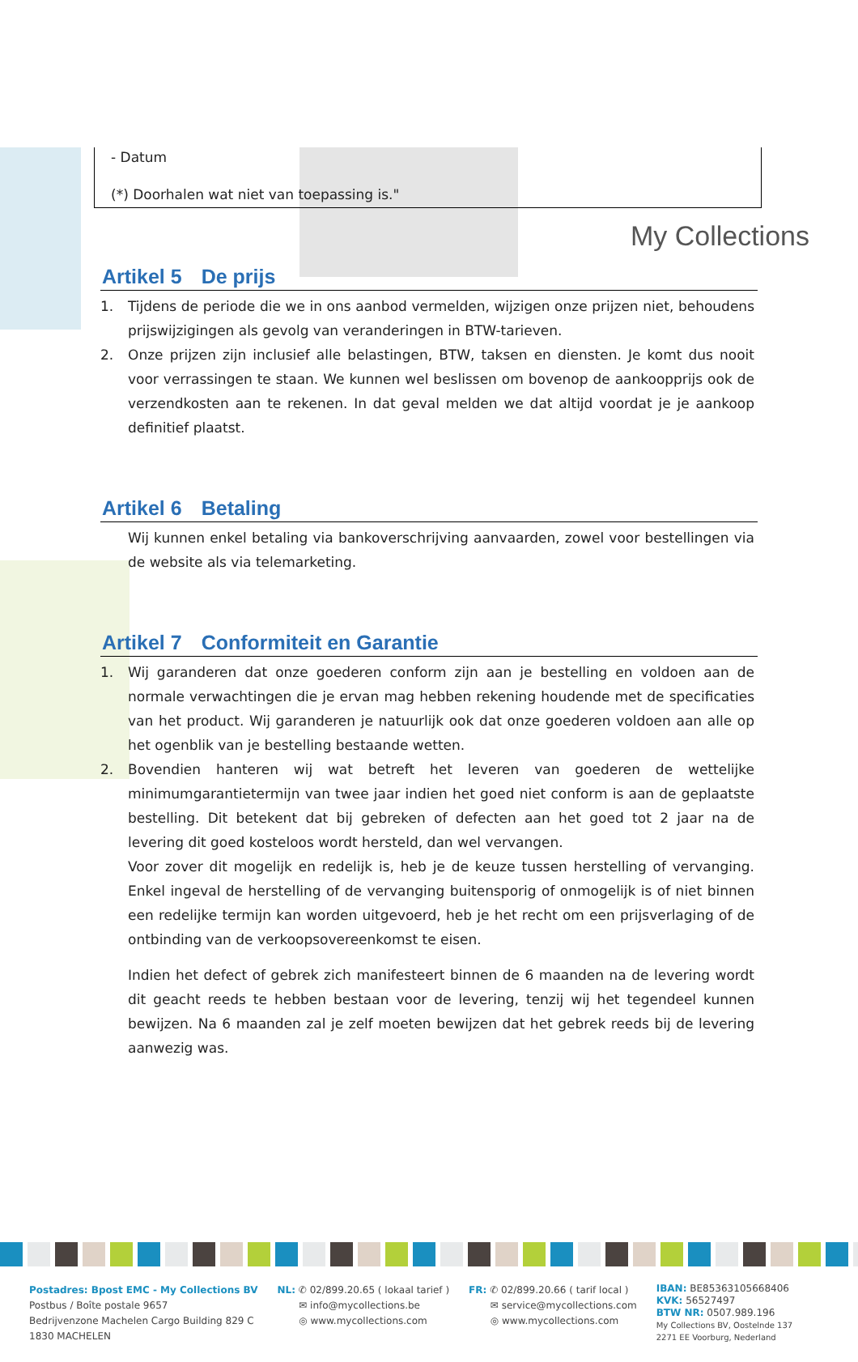My Collections
- Datum
(*) Doorhalen wat niet van toepassing is."
Artikel 5 De prijs
1. Tijdens de periode die we in ons aanbod vermelden, wijzigen onze prijzen niet, behoudens prijswijzigingen als gevolg van veranderingen in BTW-tarieven.
2. Onze prijzen zijn inclusief alle belastingen, BTW, taksen en diensten. Je komt dus nooit voor verrassingen te staan. We kunnen wel beslissen om bovenop de aankoopprijs ook de verzendkosten aan te rekenen. In dat geval melden we dat altijd voordat je je aankoop definitief plaatst.
Artikel 6 Betaling
Wij kunnen enkel betaling via bankoverschrijving aanvaarden, zowel voor bestellingen via de website als via telemarketing.
Artikel 7 Conformiteit en Garantie
1. Wij garanderen dat onze goederen conform zijn aan je bestelling en voldoen aan de normale verwachtingen die je ervan mag hebben rekening houdende met de specificaties van het product. Wij garanderen je natuurlijk ook dat onze goederen voldoen aan alle op het ogenblik van je bestelling bestaande wetten.
2. Bovendien hanteren wij wat betreft het leveren van goederen de wettelijke minimumgarantietermijn van twee jaar indien het goed niet conform is aan de geplaatste bestelling. Dit betekent dat bij gebreken of defecten aan het goed tot 2 jaar na de levering dit goed kosteloos wordt hersteld, dan wel vervangen.
Voor zover dit mogelijk en redelijk is, heb je de keuze tussen herstelling of vervanging. Enkel ingeval de herstelling of de vervanging buitensporig of onmogelijk is of niet binnen een redelijke termijn kan worden uitgevoerd, heb je het recht om een prijsverlaging of de ontbinding van de verkoopsovereenkomst te eisen.
Indien het defect of gebrek zich manifesteert binnen de 6 maanden na de levering wordt dit geacht reeds te hebben bestaan voor de levering, tenzij wij het tegendeel kunnen bewijzen. Na 6 maanden zal je zelf moeten bewijzen dat het gebrek reeds bij de levering aanwezig was.
Postadres: Bpost EMC - My Collections BV
Postbus / Boîte postale 9657
Bedrijvenzone Machelen Cargo Building 829 C
1830 MACHELEN
NL: ✆ 02/899.20.65 ( lokaal tarief )
✉ info@mycollections.be
◎ www.mycollections.com
FR: ✆ 02/899.20.66 ( tarif local )
✉ service@mycollections.com
◎ www.mycollections.com
IBAN: BE85363105668406
KVK: 56527497
BTW NR: 0507.989.196
My Collections BV, Oostelnde 137
2271 EE Voorburg, Nederland